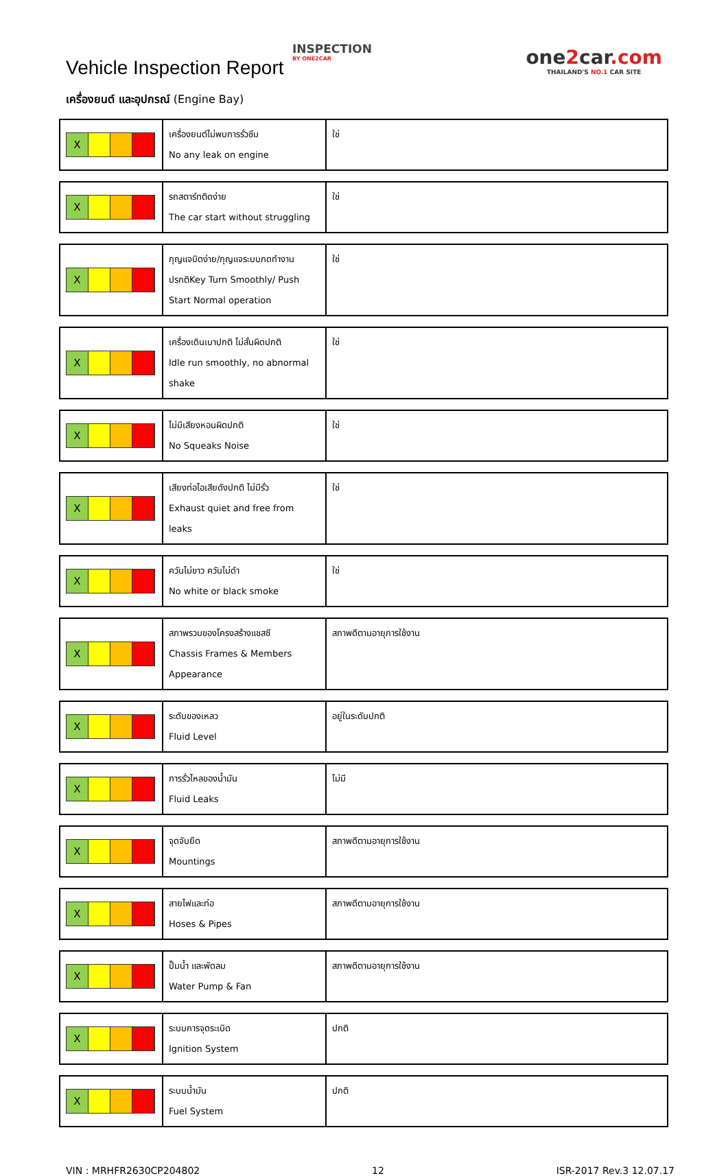Vehicle Inspection Report
INSPECTION
BY ONE2CAR
one2car.com
THAILAND'S NO.1 CAR SITE
เครื่องยนต์ และอุปกรณ์ (Engine Bay)
| X | เครื่องยนต์ไม่พบการรั่วซึม No any leak on engine | ใช่ |
| X | รถสตาร์ทติดง่าย The car start without struggling | ใช่ |
| X | กุญแจบิดง่าย/กุญแจระบบกดทำงาน ปรกติKey Turn Smoothly/ Push Start Normal operation | ใช่ |
| X | เครื่องเดินเบาปกติ ไม่สั่นผิดปกติ Idle run smoothly, no abnormal shake | ใช่ |
| X | ไม่มีเสียงหอนผิดปกติ No Squeaks Noise | ใช่ |
| X | เสียงท่อไอเสียดังปกติ ไม่มีรั่ว Exhaust quiet and free from leaks | ใช่ |
| X | ควันไม่ขาว ควันไม่ดำ No white or black smoke | ใช่ |
| X | สภาพรวมของโครงสร้างแชสซี Chassis Frames & Members Appearance | สภาพดีตามอายุการใช้งาน |
| X | ระดับของเหลว Fluid Level | อยู่ในระดับปกติ |
| X | การรั่วไหลของน้ำมัน Fluid Leaks | ไม่มี |
| X | จุดจับยึด Mountings | สภาพดีตามอายุการใช้งาน |
| X | สายไฟและท่อ Hoses & Pipes | สภาพดีตามอายุการใช้งาน |
| X | ปั๊มน้ำ และพัดลม Water Pump & Fan | สภาพดีตามอายุการใช้งาน |
| X | ระบบการจุดระเบิด Ignition System | ปกติ |
| X | ระบบน้ำมัน Fuel System | ปกติ |
VIN : MRHFR2630CP204802 12 ISR-2017 Rev.3 12.07.17